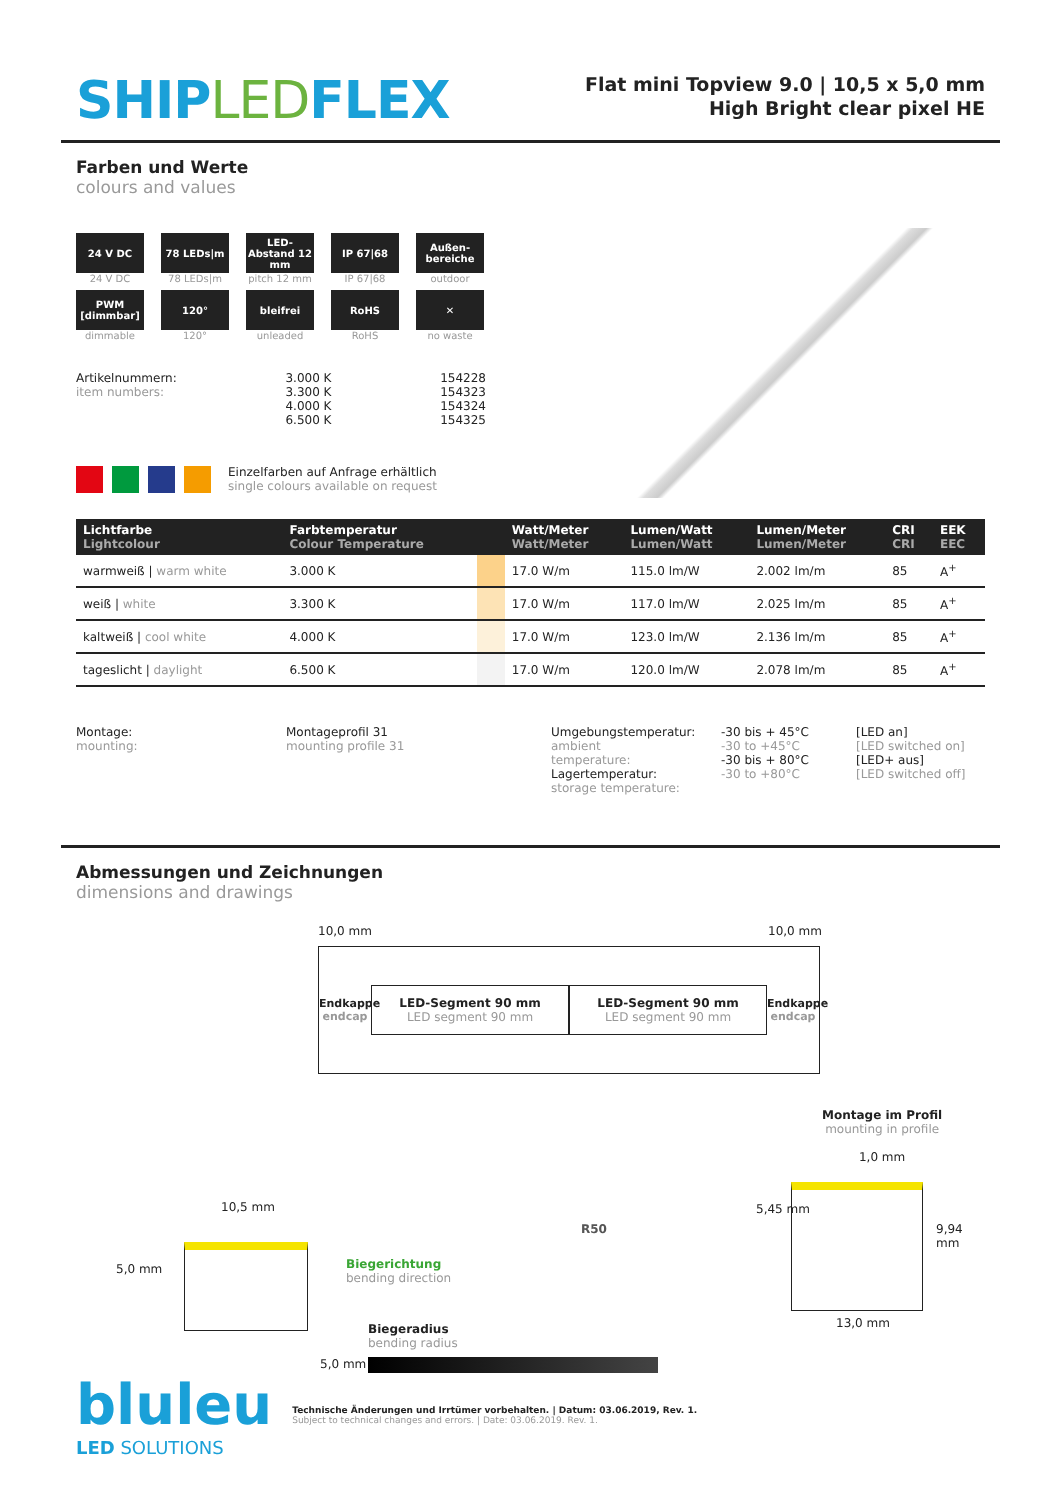SHIPLEDFLEX
Flat mini Topview 9.0 | 10,5 x 5,0 mm
High Bright clear pixel HE
Farben und Werte
colours and values
24 V DC
24 V DC
78 LEDs|m
78 LEDs|m
LED-Abstand 12 mm
pitch 12 mm
IP 67|68
IP 67|68
Außen-bereiche
outdoor
PWM [dimmbar]
dimmable
120°
120°
bleifrei
unleaded
RoHS
RoHS
✕
no waste
Artikelnummern:
item numbers:
3.000 K
3.300 K
4.000 K
6.500 K
154228
154323
154324
154325
Einzelfarben auf Anfrage erhältlich
single colours available on request
| Lichtfarbe Lightcolour | Farbtemperatur Colour Temperature | | Watt/Meter Watt/Meter | Lumen/Watt Lumen/Watt | Lumen/Meter Lumen/Meter | CRI CRI | EEK EEC |
| --- | --- | --- | --- | --- | --- | --- | --- |
| warmweiß / warm white | 3.000 K | | 17.0 W/m | 115.0 lm/W | 2.002 lm/m | 85 | A<sup>+</sup> |
| weiß / white | 3.300 K | | 17.0 W/m | 117.0 lm/W | 2.025 lm/m | 85 | A<sup>+</sup> |
| kaltweiß / cool white | 4.000 K | | 17.0 W/m | 123.0 lm/W | 2.136 lm/m | 85 | A<sup>+</sup> |
| tageslicht / daylight | 6.500 K | | 17.0 W/m | 120.0 lm/W | 2.078 lm/m | 85 | A<sup>+</sup> |
Montage:
mounting:
Montageprofil 31
mounting profile 31
Umgebungstemperatur:
ambient temperature:
Lagertemperatur:
storage temperature:
-30 bis + 45°C
-30 to +45°C
-30 bis + 80°C
-30 to +80°C
[LED an]
[LED switched on]
[LED+ aus]
[LED switched off]
Abmessungen und Zeichnungen
dimensions and drawings
10,0 mm 10,0 mm
Endkappe
endcap
LED-Segment 90 mm
LED segment 90 mm
LED-Segment 90 mm
LED segment 90 mm
Endkappe
endcap
Montage im Profil
mounting in profile
1,0 mm
10,5 mm
5,0 mm
Biegerichtung
bending direction
R50
Biegeradius
bending radius
5,0 mm
5,45 mm
9,94 mm
13,0 mm
bluleu
LED SOLUTIONS
Technische Änderungen und Irrtümer vorbehalten. | Datum: 03.06.2019, Rev. 1.
Subject to technical changes and errors. | Date: 03.06.2019. Rev. 1.